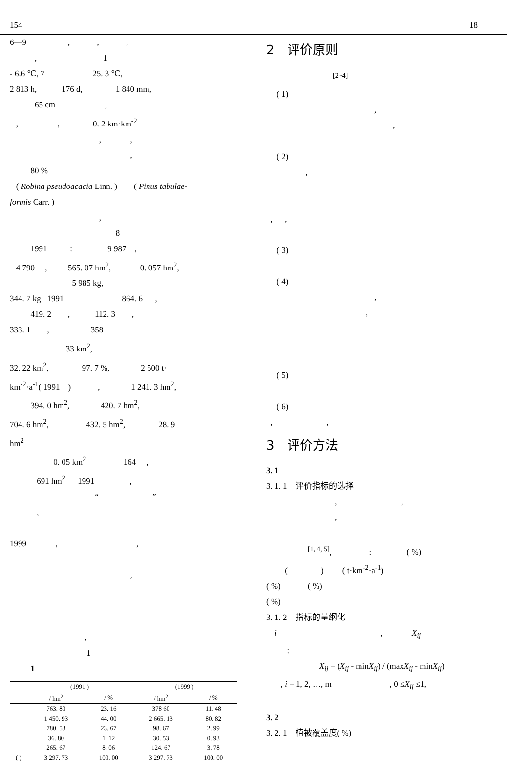154 18
6—9 , , ,
, 1
- 6.6 ℃, 7 25. 3 ℃,
2 813 h, 176 d, 1 840 mm,
65 cm ,
, , 0. 2 km·km<sup>-2</sup>
, ,
,
80 %
( Robina pseudoacacia Linn. ) ( Pinus tabulae-
formis Carr. )
,
8
1991 : 9 987 ,
4 790 , 565. 07 hm<sup>2</sup>, 0. 057 hm<sup>2</sup>,
5 985 kg,
344. 7 kg 1991 864. 6 ,
419. 2 , 112. 3 ,
333. 1 , 358
33 km<sup>2</sup>,
32. 22 km<sup>2</sup>, 97. 7 %, 2 500 t·
km<sup>-2</sup>·a<sup>-1</sup>( 1991 ) , 1 241. 3 hm<sup>2</sup>,
394. 0 hm<sup>2</sup>, 420. 7 hm<sup>2</sup>,
704. 6 hm<sup>2</sup>, 432. 5 hm<sup>2</sup>, 28. 9
hm<sup>2</sup>
0. 05 km<sup>2</sup> 164 ,
691 hm<sup>2</sup> 1991 ,
“ ”
,
1999 , ,
,
,
1
1
| | (1991 ) | | (1999 ) | |
| --- | --- | --- | --- | --- |
| | / hm<sup>2</sup> | / % | / hm<sup>2</sup> | / % |
| | 763. 80 | 23. 16 | 378 60 | 11. 48 |
| | 1 450. 93 | 44. 00 | 2 665. 13 | 80. 82 |
| | 780. 53 | 23. 67 | 98. 67 | 2. 99 |
| | 36. 80 | 1. 12 | 30. 53 | 0. 93 |
| | 265. 67 | 8. 06 | 124. 67 | 3. 78 |
| ( ) | 3 297. 73 | 100. 00 | 3 297. 73 | 100. 00 |
2　评价原则
<sup>[2~4]</sup>
( 1)
,
,
( 2)
,
, ,
( 3)
( 4)
,
,
( 5)
( 6)
, ,
3　评价方法
3. 1
3. 1. 1　评价指标的选择
, ,
,
<sup>[1, 4, 5]</sup>, : ( %)
( ) ( t·km<sup>-2</sup>·a<sup>-1</sup>)
( %) ( %)
( %)
3. 1. 2　指标的量纲化
i , X<sub>ij</sub>
:
X<sub>ij</sub> = (X<sub>ij</sub> - minX<sub>ij</sub>) / (maxX<sub>ij</sub> - minX<sub>ij</sub>)
, i = 1, 2, …, m , 0 ≤X<sub>ij</sub> ≤1,
3. 2
3. 2. 1　植被覆盖度( %)